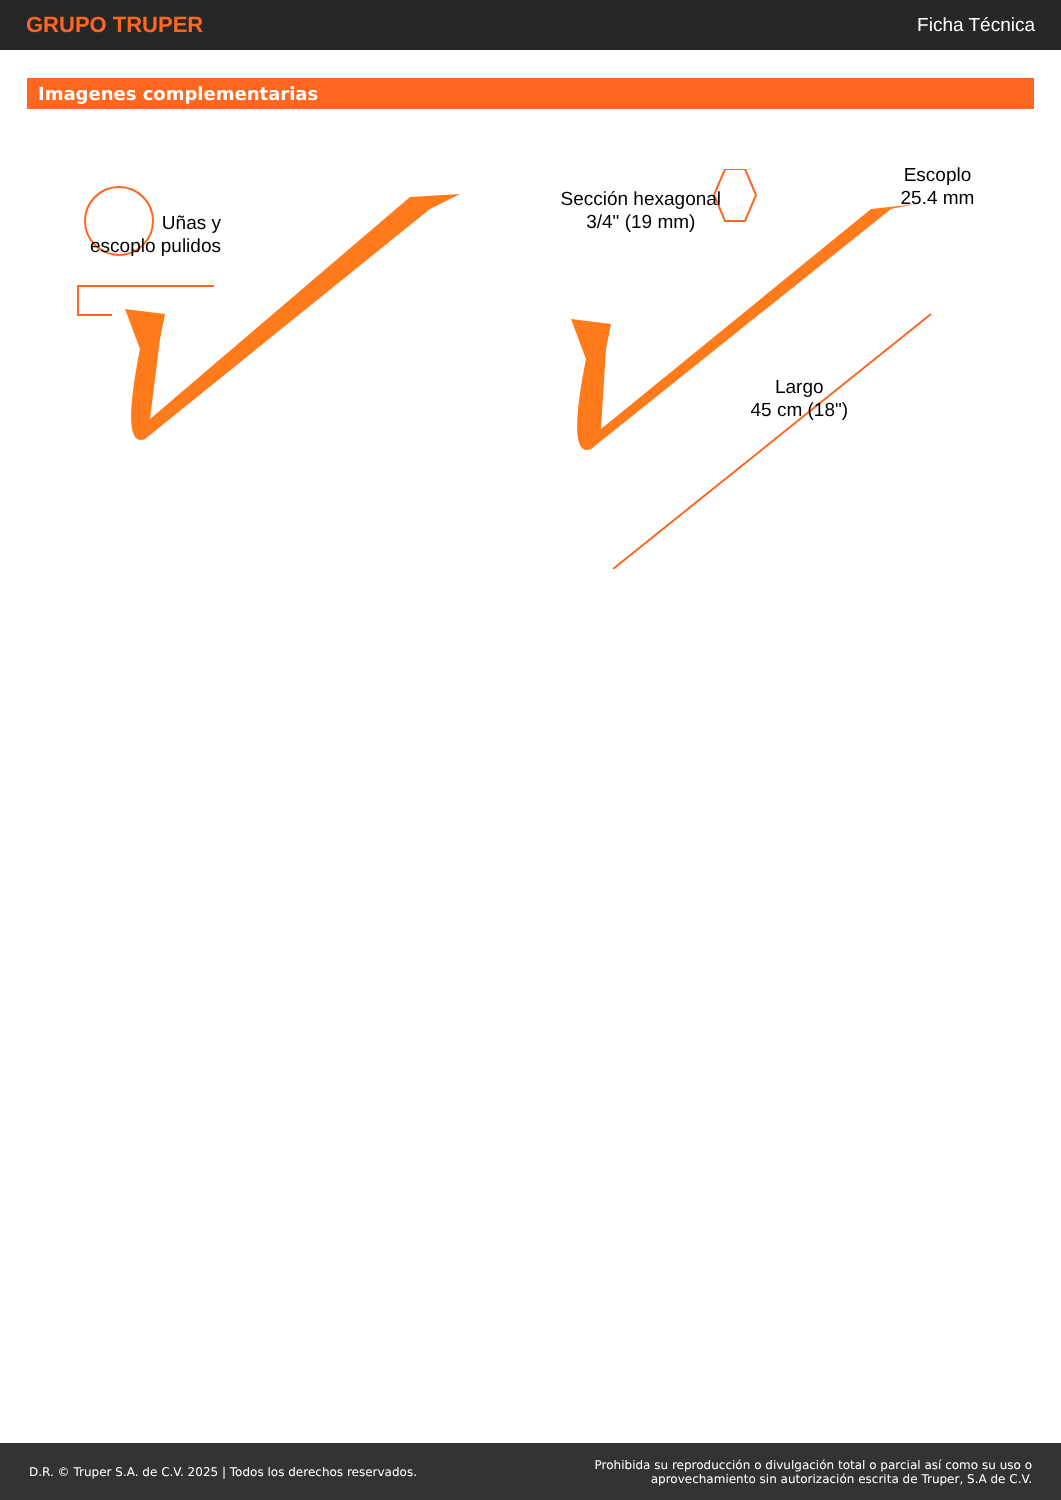GRUPO TRUPER
Ficha Técnica
Imagenes complementarias
Uñas y
escoplo pulidos
Sección hexagonal
3/4" (19 mm)
Escoplo
25.4 mm
Largo
45 cm (18")
D.R. © Truper S.A. de C.V. 2025 | Todos los derechos reservados.
Prohibida su reproducción o divulgación total o parcial así como su uso o
aprovechamiento sin autorización escrita de Truper, S.A de C.V.